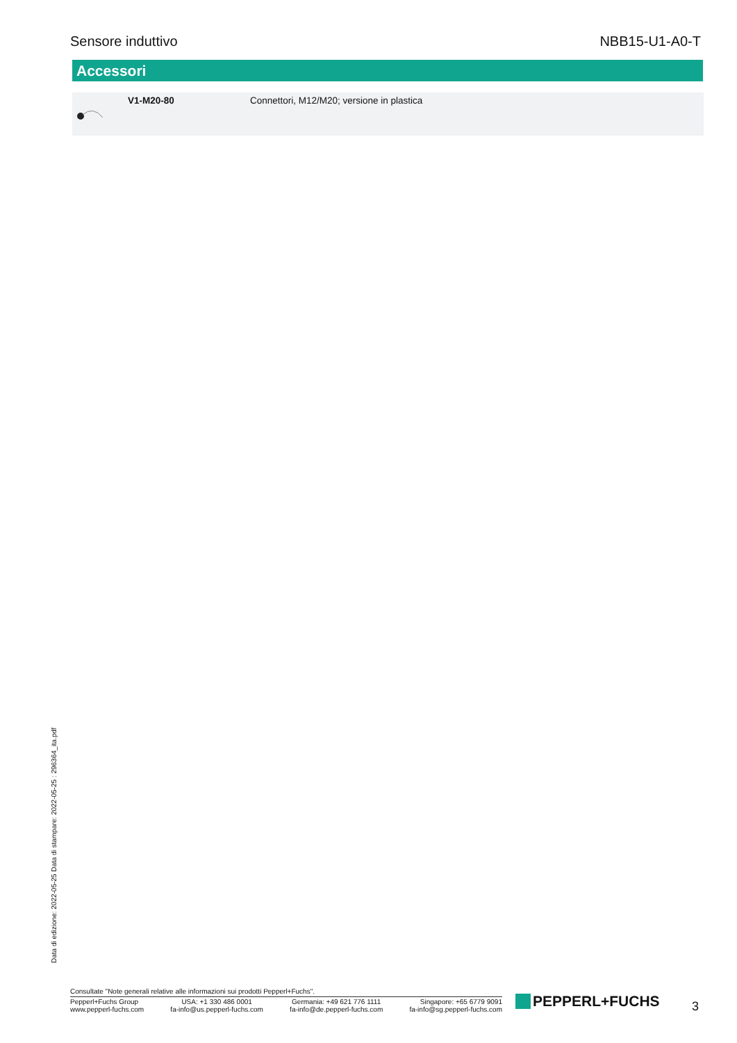Sensore induttivo NBB15-U1-A0-T
Accessori
| | V1-M20-80 | Connettori, M12/M20; versione in plastica |
Data di edizione: 2022-05-25 Data di stampare: 2022-05-25 : 296364_ita.pdf
Consultate "Note generali relative alle informazioni sui prodotti Pepperl+Fuchs".
Pepperl+Fuchs Group
www.pepperl-fuchs.com
USA: +1 330 486 0001
fa-info@us.pepperl-fuchs.com
Germania: +49 621 776 1111
fa-info@de.pepperl-fuchs.com
Singapore: +65 6779 9091
fa-info@sg.pepperl-fuchs.com
PEPPERL+FUCHS 3